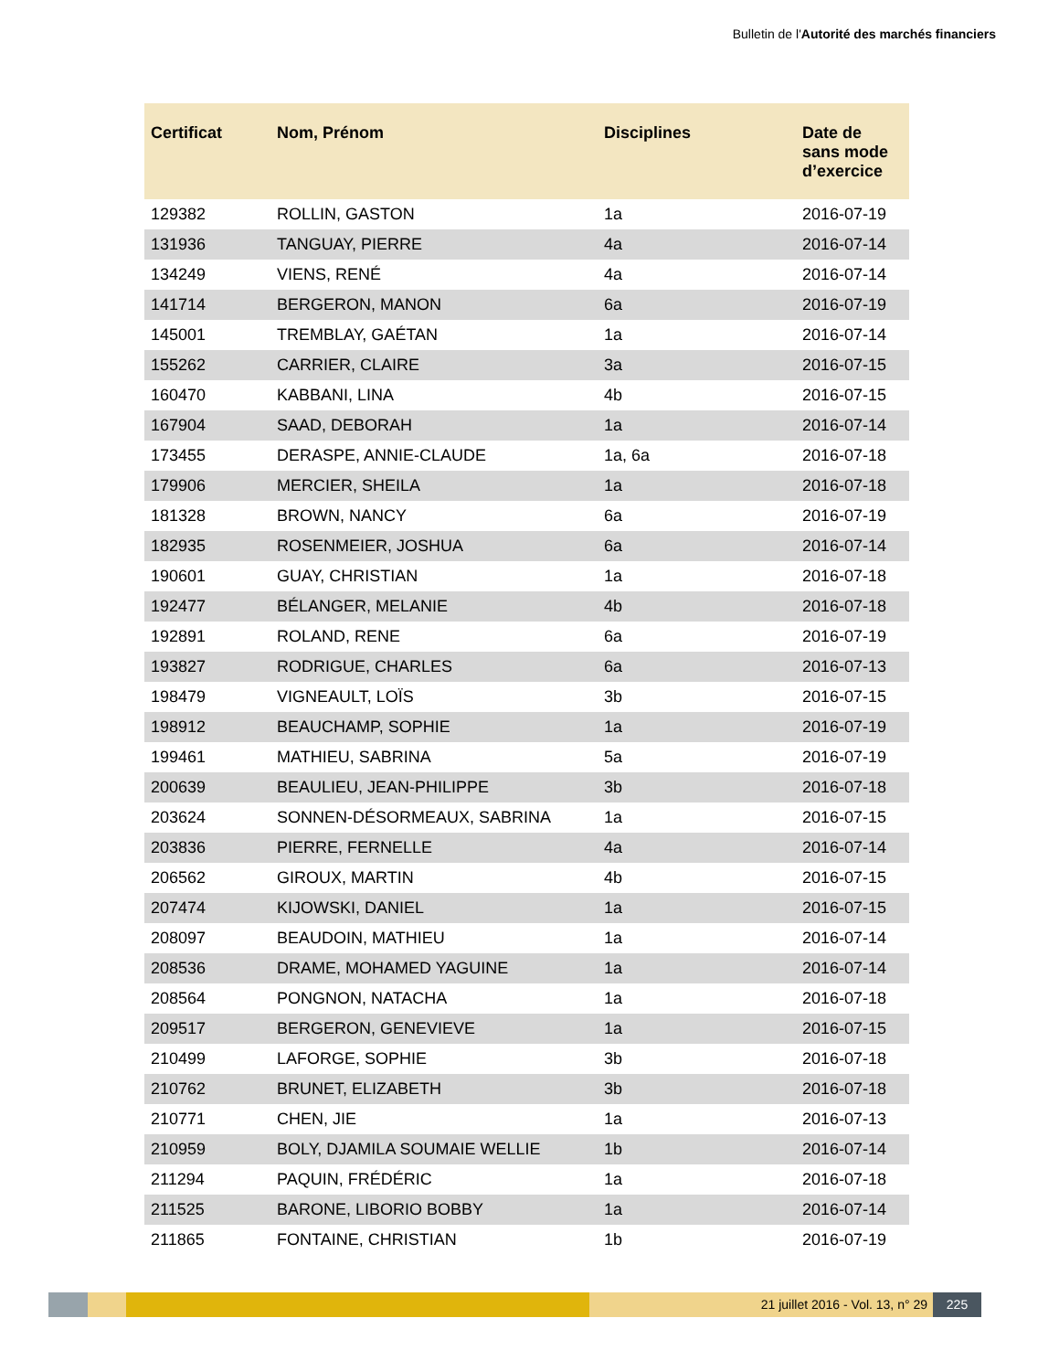Bulletin de l'Autorité des marchés financiers
| Certificat | Nom, Prénom | Disciplines | Date de sans mode d’exercice |
| --- | --- | --- | --- |
| 129382 | ROLLIN, GASTON | 1a | 2016-07-19 |
| 131936 | TANGUAY, PIERRE | 4a | 2016-07-14 |
| 134249 | VIENS, RENÉ | 4a | 2016-07-14 |
| 141714 | BERGERON, MANON | 6a | 2016-07-19 |
| 145001 | TREMBLAY, GAÉTAN | 1a | 2016-07-14 |
| 155262 | CARRIER, CLAIRE | 3a | 2016-07-15 |
| 160470 | KABBANI, LINA | 4b | 2016-07-15 |
| 167904 | SAAD, DEBORAH | 1a | 2016-07-14 |
| 173455 | DERASPE, ANNIE-CLAUDE | 1a, 6a | 2016-07-18 |
| 179906 | MERCIER, SHEILA | 1a | 2016-07-18 |
| 181328 | BROWN, NANCY | 6a | 2016-07-19 |
| 182935 | ROSENMEIER, JOSHUA | 6a | 2016-07-14 |
| 190601 | GUAY, CHRISTIAN | 1a | 2016-07-18 |
| 192477 | BÉLANGER, MELANIE | 4b | 2016-07-18 |
| 192891 | ROLAND, RENE | 6a | 2016-07-19 |
| 193827 | RODRIGUE, CHARLES | 6a | 2016-07-13 |
| 198479 | VIGNEAULT, LOÏS | 3b | 2016-07-15 |
| 198912 | BEAUCHAMP, SOPHIE | 1a | 2016-07-19 |
| 199461 | MATHIEU, SABRINA | 5a | 2016-07-19 |
| 200639 | BEAULIEU, JEAN-PHILIPPE | 3b | 2016-07-18 |
| 203624 | SONNEN-DÉSORMEAUX, SABRINA | 1a | 2016-07-15 |
| 203836 | PIERRE, FERNELLE | 4a | 2016-07-14 |
| 206562 | GIROUX, MARTIN | 4b | 2016-07-15 |
| 207474 | KIJOWSKI, DANIEL | 1a | 2016-07-15 |
| 208097 | BEAUDOIN, MATHIEU | 1a | 2016-07-14 |
| 208536 | DRAME, MOHAMED YAGUINE | 1a | 2016-07-14 |
| 208564 | PONGNON, NATACHA | 1a | 2016-07-18 |
| 209517 | BERGERON, GENEVIEVE | 1a | 2016-07-15 |
| 210499 | LAFORGE, SOPHIE | 3b | 2016-07-18 |
| 210762 | BRUNET, ELIZABETH | 3b | 2016-07-18 |
| 210771 | CHEN, JIE | 1a | 2016-07-13 |
| 210959 | BOLY, DJAMILA SOUMAIE WELLIE | 1b | 2016-07-14 |
| 211294 | PAQUIN, FRÉDÉRIC | 1a | 2016-07-18 |
| 211525 | BARONE, LIBORIO BOBBY | 1a | 2016-07-14 |
| 211865 | FONTAINE, CHRISTIAN | 1b | 2016-07-19 |
21 juillet 2016 - Vol. 13, n° 29
225